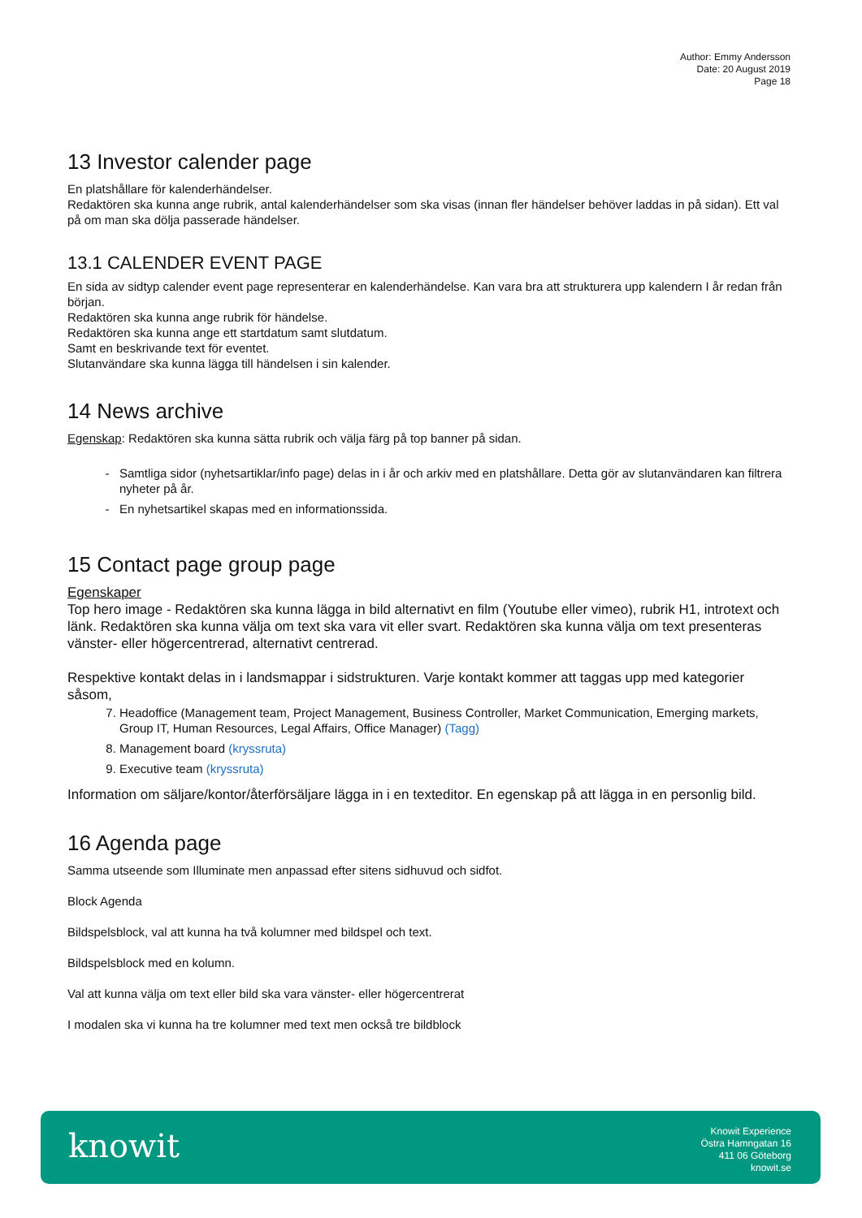Author: Emmy Andersson
Date: 20 August 2019
Page 18
13 Investor calender page
En platshållare för kalenderhändelser.
Redaktören ska kunna ange rubrik, antal kalenderhändelser som ska visas (innan fler händelser behöver laddas in på sidan). Ett val på om man ska dölja passerade händelser.
13.1 CALENDER EVENT PAGE
En sida av sidtyp calender event page representerar en kalenderhändelse. Kan vara bra att strukturera upp kalendern I år redan från början.
Redaktören ska kunna ange rubrik för händelse.
Redaktören ska kunna ange ett startdatum samt slutdatum.
Samt en beskrivande text för eventet.
Slutanvändare ska kunna lägga till händelsen i sin kalender.
14 News archive
Egenskap: Redaktören ska kunna sätta rubrik och välja färg på top banner på sidan.
Samtliga sidor (nyhetsartiklar/info page) delas in i år och arkiv med en platshållare. Detta gör av slutanvändaren kan filtrera nyheter på år.
En nyhetsartikel skapas med en informationssida.
15 Contact page group page
Egenskaper
Top hero image - Redaktören ska kunna lägga in bild alternativt en film (Youtube eller vimeo), rubrik H1, introtext och länk. Redaktören ska kunna välja om text ska vara vit eller svart. Redaktören ska kunna välja om text presenteras vänster- eller högercentrerad, alternativt centrerad.
Respektive kontakt delas in i landsmappar i sidstrukturen. Varje kontakt kommer att taggas upp med kategorier såsom,
7. Headoffice (Management team, Project Management, Business Controller, Market Communication, Emerging markets, Group IT, Human Resources, Legal Affairs, Office Manager) (Tagg)
8. Management board (kryssruta)
9. Executive team (kryssruta)
Information om säljare/kontor/återförsäljare lägga in i en texteditor. En egenskap på att lägga in en personlig bild.
16 Agenda page
Samma utseende som Illuminate men anpassad efter sitens sidhuvud och sidfot.
Block Agenda
Bildspelsblock, val att kunna ha två kolumner med bildspel och text.
Bildspelsblock med en kolumn.
Val att kunna välja om text eller bild ska vara vänster- eller högercentrerat
I modalen ska vi kunna ha tre kolumner med text men också tre bildblock
knowit
Knowit Experience
Östra Hamngatan 16
411 06 Göteborg
knowit.se